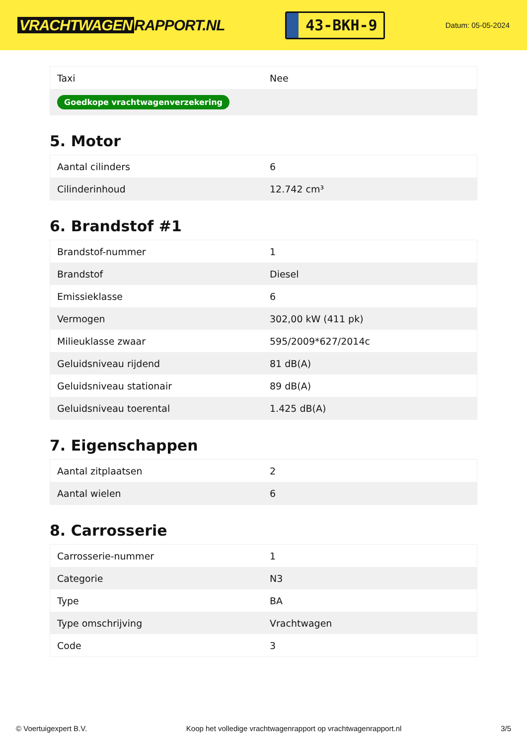VRACHTWAGEN RAPPORT.NL
43-BKH-9
Datum: 05-05-2024
| Taxi | Nee |
| Goedkope vrachtwagenverzekering | |
5. Motor
| Aantal cilinders | 6 |
| Cilinderinhoud | 12.742 cm³ |
6. Brandstof #1
| Brandstof-nummer | 1 |
| Brandstof | Diesel |
| Emissieklasse | 6 |
| Vermogen | 302,00 kW (411 pk) |
| Milieuklasse zwaar | 595/2009*627/2014c |
| Geluidsniveau rijdend | 81 dB(A) |
| Geluidsniveau stationair | 89 dB(A) |
| Geluidsniveau toerental | 1.425 dB(A) |
7. Eigenschappen
| Aantal zitplaatsen | 2 |
| Aantal wielen | 6 |
8. Carrosserie
| Carrosserie-nummer | 1 |
| Categorie | N3 |
| Type | BA |
| Type omschrijving | Vrachtwagen |
| Code | 3 |
© Voertuigexpert B.V. Koop het volledige vrachtwagenrapport op vrachtwagenrapport.nl 3/5